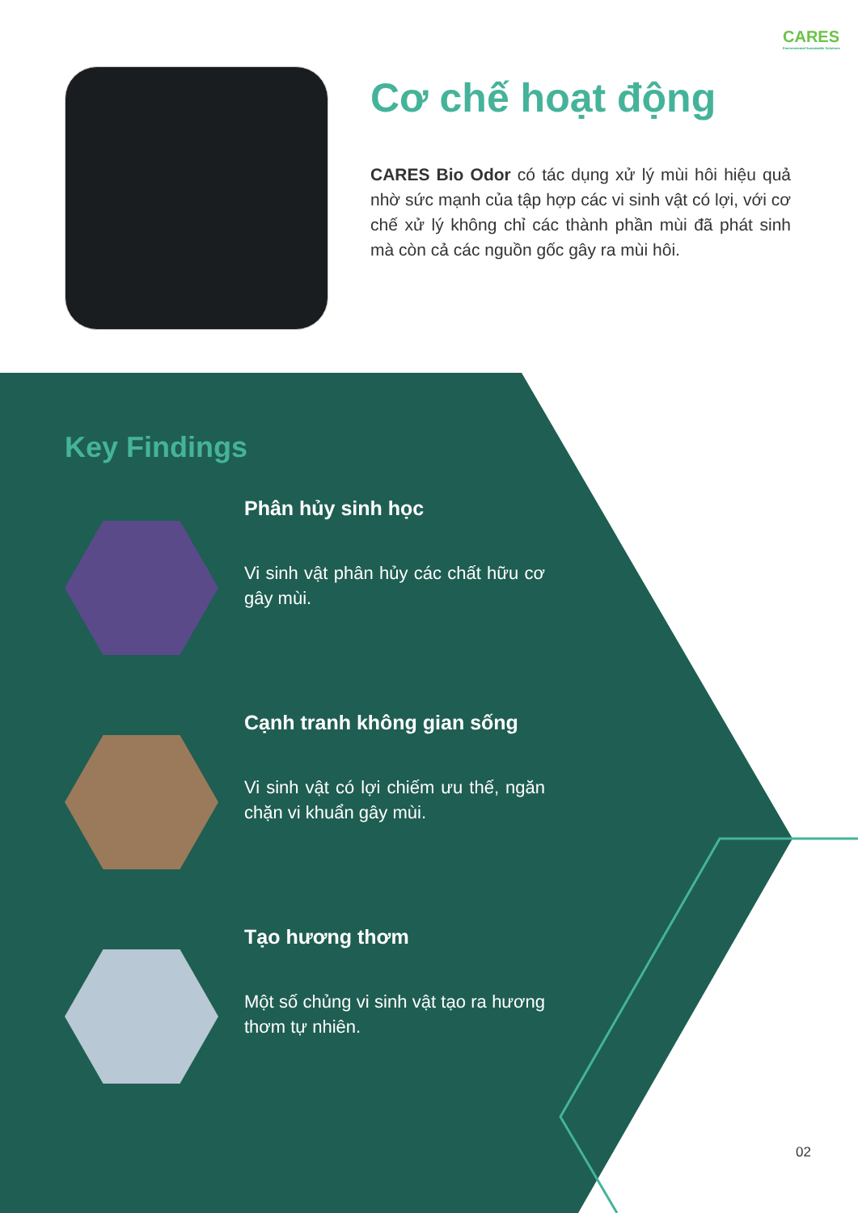CARES
Environmental Sustainable Solutions
Cơ chế hoạt động
CARES Bio Odor có tác dụng xử lý mùi hôi hiệu quả nhờ sức mạnh của tập hợp các vi sinh vật có lợi, với cơ chế xử lý không chỉ các thành phần mùi đã phát sinh mà còn cả các nguồn gốc gây ra mùi hôi.
Key Findings
Phân hủy sinh học
Vi sinh vật phân hủy các chất hữu cơ gây mùi.
Cạnh tranh không gian sống
Vi sinh vật có lợi chiếm ưu thế, ngăn chặn vi khuẩn gây mùi.
Tạo hương thơm
Một số chủng vi sinh vật tạo ra hương thơm tự nhiên.
02